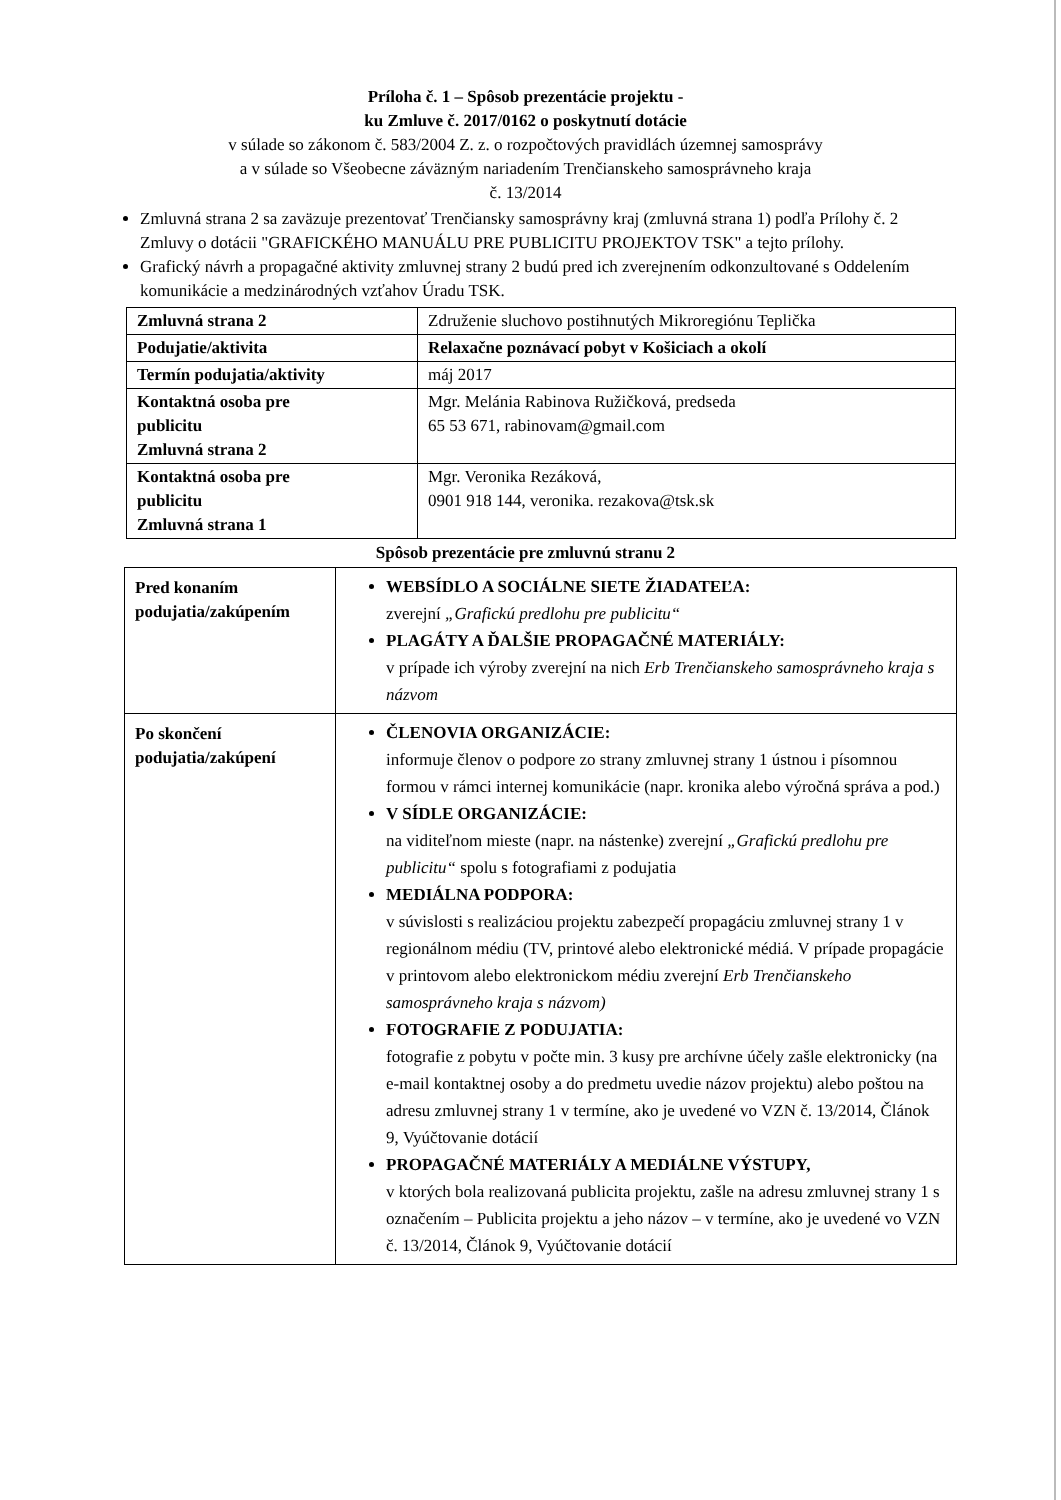Príloha č. 1 – Spôsob prezentácie projektu -
ku Zmluve č. 2017/0162 o poskytnutí dotácie
v súlade so zákonom č. 583/2004 Z. z. o rozpočtových pravidlách územnej samosprávy
a v súlade so Všeobecne záväzným nariadením Trenčianskeho samosprávneho kraja
č. 13/2014
Zmluvná strana 2 sa zaväzuje prezentovať Trenčiansky samosprávny kraj (zmluvná strana 1) podľa Prílohy č. 2 Zmluvy o dotácii "GRAFICKÉHO MANUÁLU PRE PUBLICITU PROJEKTOV TSK" a tejto prílohy.
Grafický návrh a propagačné aktivity zmluvnej strany 2 budú pred ich zverejnením odkonzultované s Oddelením komunikácie a medzinárodných vzťahov Úradu TSK.
| Zmluvná strana 2 | Združenie sluchovo postihnutých Mikroregiónu Teplička |
| Podujatie/aktivita | Relaxačne poznávací pobyt v Košiciach a okolí |
| Termín podujatia/aktivity | máj 2017 |
| Kontaktná osoba pre publicitu Zmluvná strana 2 | Mgr. Melánia Rabinova Ružičková, predseda 65 53 671, rabinovam@gmail.com |
| Kontaktná osoba pre publicitu Zmluvná strana 1 | Mgr. Veronika Rezáková, 0901 918 144, veronika. rezakova@tsk.sk |
Spôsob prezentácie pre zmluvnú stranu 2
| Pred konaním podujatia/zakúpením | WEBSÍDLO A SOCIÁLNE SIETE ŽIADATEĽA: zverejní „Grafickú predlohu pre publicitu“ PLAGÁTY A ĎALŠIE PROPAGAČNÉ MATERIÁLY: v prípade ich výroby zverejní na nich Erb Trenčianskeho samosprávneho kraja s názvom |
| Po skončení podujatia/zakúpení | ČLENOVIA ORGANIZÁCIE: informuje členov o podpore zo strany zmluvnej strany 1 ústnou i písomnou formou v rámci internej komunikácie (napr. kronika alebo výročná správa a pod.) V SÍDLE ORGANIZÁCIE: na viditeľnom mieste (napr. na nástenke) zverejní „Grafickú predlohu pre publicitu“ spolu s fotografiami z podujatia MEDIÁLNA PODPORA: v súvislosti s realizáciou projektu zabezpečí propagáciu zmluvnej strany 1 v regionálnom médiu (TV, printové alebo elektronické médiá. V prípade propagácie v printovom alebo elektronickom médiu zverejní Erb Trenčianskeho samosprávneho kraja s názvom) FOTOGRAFIE Z PODUJATIA: fotografie z pobytu v počte min. 3 kusy pre archívne účely zašle elektronicky (na e-mail kontaktnej osoby a do predmetu uvedie názov projektu) alebo poštou na adresu zmluvnej strany 1 v termíne, ako je uvedené vo VZN č. 13/2014, Článok 9, Vyúčtovanie dotácií PROPAGAČNÉ MATERIÁLY A MEDIÁLNE VÝSTUPY, v ktorých bola realizovaná publicita projektu, zašle na adresu zmluvnej strany 1 s označením – Publicita projektu a jeho názov – v termíne, ako je uvedené vo VZN č. 13/2014, Článok 9, Vyúčtovanie dotácií |